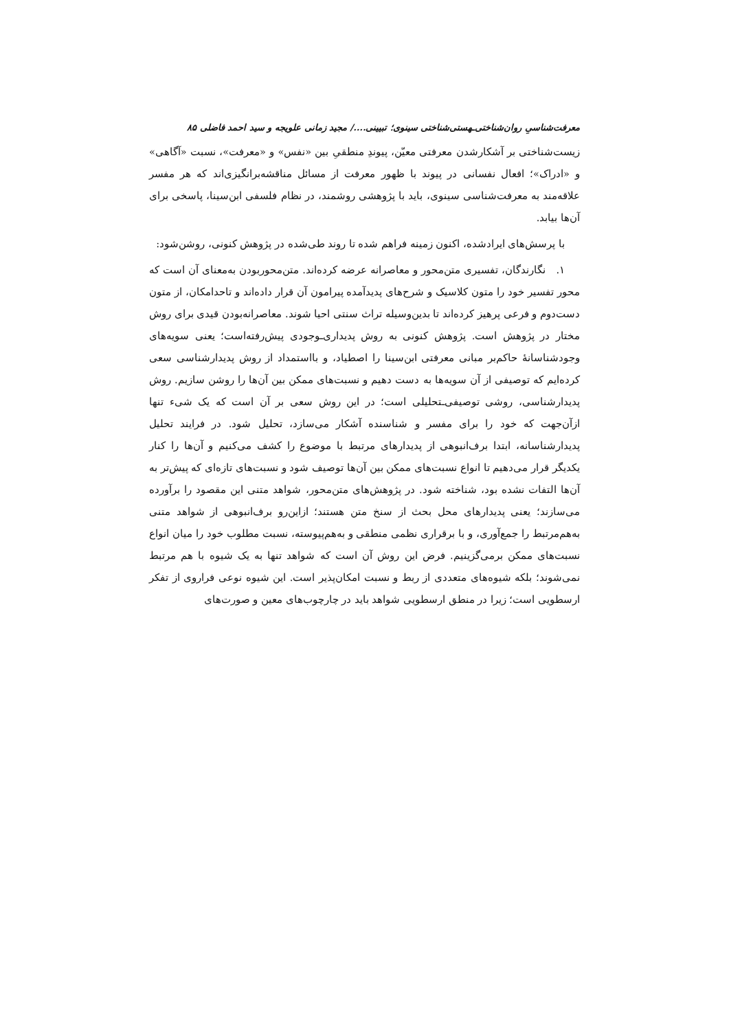معرفت‌شناسیِ روان‌شناختی‌ـهستی‌شناختی سینوی؛ تبیینی..../ مجید زمانی علویجه و سید احمد فاضلی ۸۵
زیست‌شناختی بر آشکارشدن معرفتی معیّن، پیوندِ منطقیِ بین «نفس» و «معرفت»، نسبت «آگاهی» و «ادراک»؛ افعال نفسانی در پیوند با ظهور معرفت از مسائل مناقشه‌برانگیزی‌اند که هر مفسر علاقه‌مند به معرفت‌شناسی سینوی، باید با پژوهشی روشمند، در نظام فلسفی ابن‌سینا، پاسخی برای آن‌ها بیابد.
با پرسش‌های ایرادشده، اکنون زمینه فراهم شده تا روند طی‌شده در پژوهش کنونی، روشن‌شود:
۱. نگارندگان، تفسیری متن‌محور و معاصرانه عرضه کرده‌اند. متن‌محوربودن به‌معنای آن است که محور تفسیر خود را متون کلاسیک و شرح‌های پدیدآمده پیرامون آن قرار داده‌اند و تاحدامکان، از متون دست‌دوم و فرعی پرهیز کرده‌اند تا بدین‌وسیله تراث سنتی احیا شوند. معاصرانه‌بودن قیدی برای روش مختار در پژوهش است. پژوهش کنونی به روش پدیداری‌ـوجودی پیش‌رفته‌است؛ یعنی سویه‌های وجودشناسانۀ حاکم‌بر مبانی معرفتی ابن‌سینا را اصطیاد، و بااستمداد از روش پدیدارشناسی سعی کرده‌ایم که توصیفی از آن سویه‌ها به دست دهیم و نسبت‌های ممکن بین آن‌ها را روشن سازیم. روش پدیدارشناسی، روشی توصیفی‌ـتحلیلی است؛ در این روش سعی بر آن است که یک شیء تنها ازآن‌جهت که خود را برای مفسر و شناسنده آشکار می‌سازد، تحلیل شود. در فرایند تحلیل پدیدارشناسانه، ابتدا برف‌انبوهی از پدیدارهای مرتبط با موضوع را کشف می‌کنیم و آن‌ها را کنار یکدیگر قرار می‌دهیم تا انواع نسبت‌های ممکن بین آن‌ها توصیف شود و نسبت‌های تازه‌ای که پیش‌تر به آن‌ها التفات نشده بود، شناخته شود. در پژوهش‌های متن‌محور، شواهد متنی این مقصود را برآورده می‌سازند؛ یعنی پدیدارهای محل بحث از سنخ متن هستند؛ ازاین‌رو برف‌انبوهی از شواهد متنی به‌هم‌مرتبط را جمع‌آوری، و با برقراری نظمی منطقی و به‌هم‌پیوسته، نسبت مطلوب خود را میان انواع نسبت‌های ممکن برمی‌گزینیم. فرض این روش آن است که شواهد تنها به یک شیوه با هم مرتبط نمی‌شوند؛ بلکه شیوه‌های متعددی از ربط و نسبت امکان‌پذیر است. این شیوه نوعی فراروی از تفکر ارسطویی است؛ زیرا در منطق ارسطویی شواهد باید در چارچوب‌های معین و صورت‌های